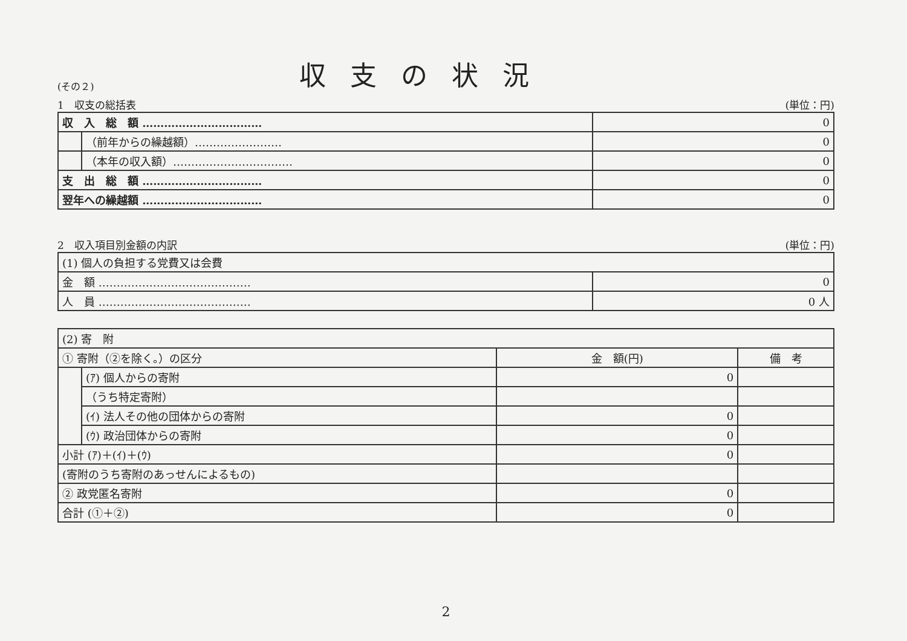(その２)
収支の状況
1　収支の総括表 (単位：円)
| 収 入 総 額 …………………………… | | 0 |
| | （前年からの繰越額）…………………… | 0 |
| | （本年の収入額）…………………………… | 0 |
| 支 出 総 額 …………………………… | | 0 |
| 翌年への繰越額 …………………………… | | 0 |
2　収入項目別金額の内訳 (単位：円)
| (1) 個人の負担する党費又は会費 | |
| 金 額 …………………………………… | 0 |
| 人 員 …………………………………… | 0 人 |
| (2) 寄 附 | | | |
| ① 寄附（②を除く。）の区分 | | 金 額(円) | 備 考 |
| | (ｱ) 個人からの寄附 | 0 | |
| | （うち特定寄附） | | |
| | (ｲ) 法人その他の団体からの寄附 | 0 | |
| | (ｳ) 政治団体からの寄附 | 0 | |
| 小計 (ｱ)＋(ｲ)＋(ｳ) | | 0 | |
| (寄附のうち寄附のあっせんによるもの) | | | |
| ② 政党匿名寄附 | | 0 | |
| 合計 (①＋②) | | 0 | |
2